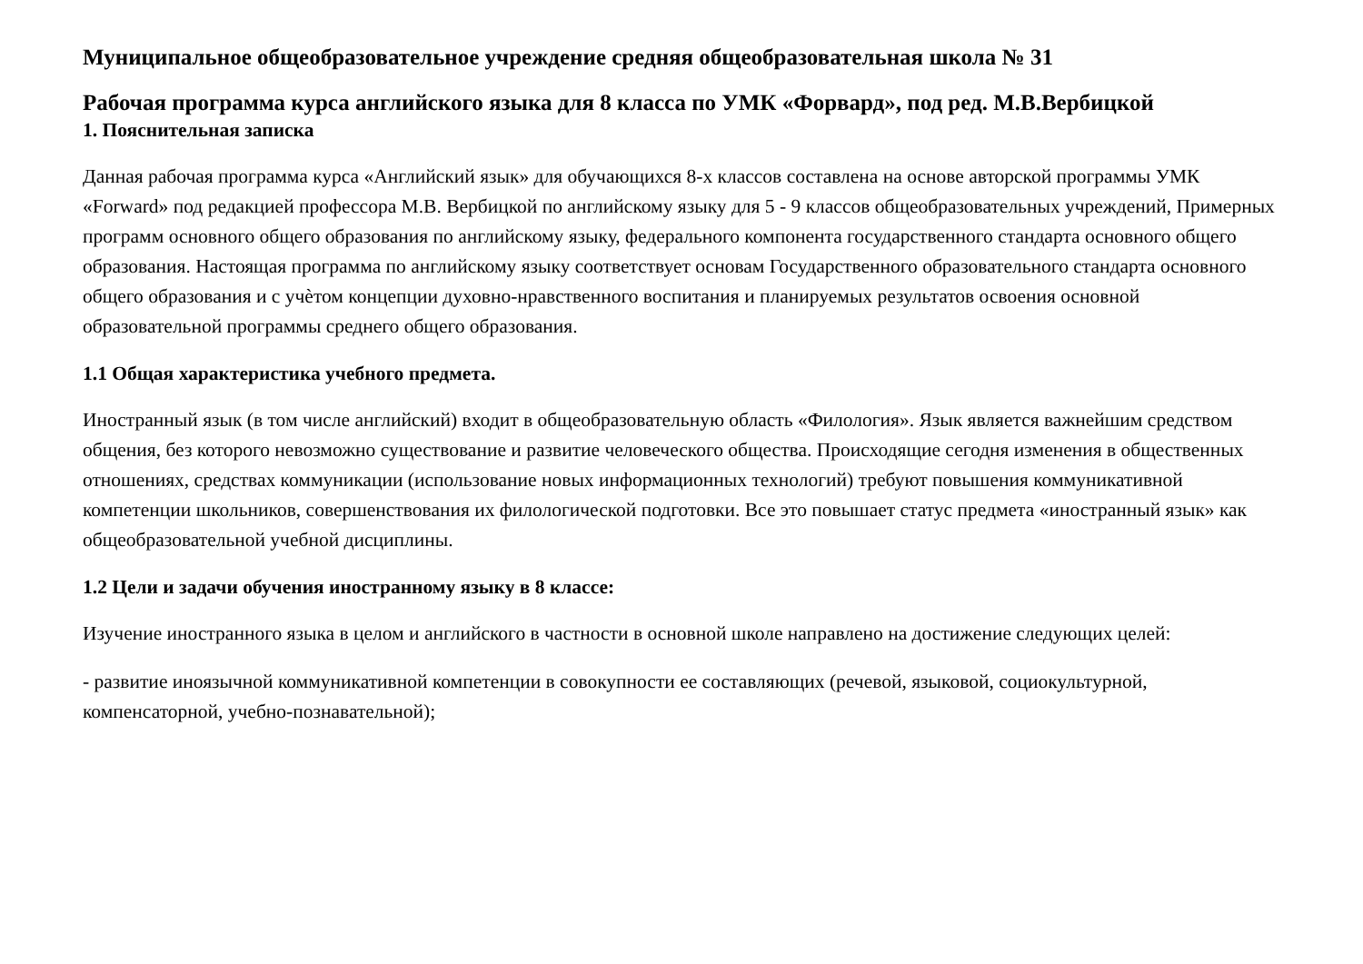Муниципальное общеобразовательное учреждение средняя общеобразовательная школа № 31
Рабочая программа курса английского языка для 8 класса по УМК «Форвард», под ред. М.В.Вербицкой
1. Пояснительная записка
Данная рабочая программа курса «Английский язык» для обучающихся 8-х классов составлена на основе авторской программы УМК «Forward» под редакцией профессора М.В. Вербицкой по английскому языку для 5 - 9 классов общеобразовательных учреждений, Примерных программ основного общего образования по английскому языку, федерального компонента государственного стандарта основного общего образования. Настоящая программа по английскому языку соответствует основам Государственного образовательного стандарта основного общего образования и с учѐтом концепции духовно-нравственного воспитания и планируемых результатов освоения основной образовательной программы среднего общего образования.
1.1 Общая характеристика учебного предмета.
Иностранный язык (в том числе английский) входит в общеобразовательную область «Филология». Язык является важнейшим средством общения, без которого невозможно существование и развитие человеческого общества. Происходящие сегодня изменения в общественных отношениях, средствах коммуникации (использование новых информационных технологий) требуют повышения коммуникативной компетенции школьников, совершенствования их филологической подготовки. Все это повышает статус предмета «иностранный язык» как общеобразовательной учебной дисциплины.
1.2 Цели и задачи обучения иностранному языку в 8 классе:
Изучение иностранного языка в целом и английского в частности в основной школе направлено на достижение следующих целей:
- развитие иноязычной коммуникативной компетенции в совокупности ее составляющих (речевой, языковой, социокультурной, компенсаторной, учебно-познавательной);